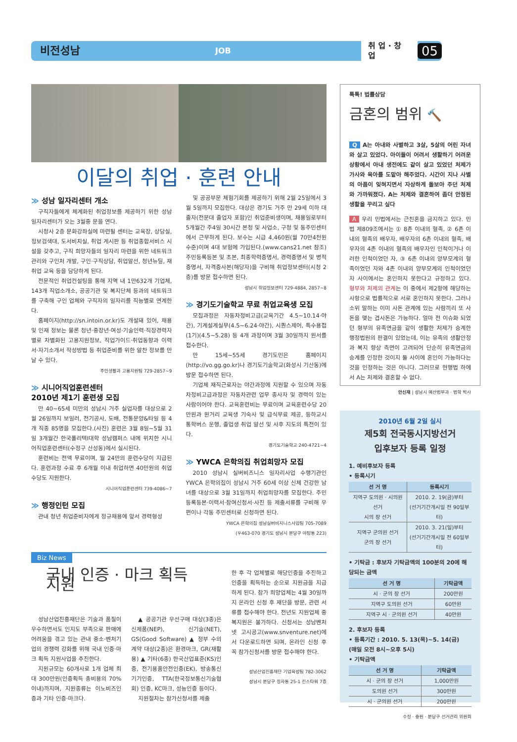비전성남
JOB
취 업 · 창 업
05
이달의 취업 · 훈련 안내
≫ 성남 일자리센터 개소
구직자들에게 체계화된 취업정보를 제공하기 위한 성남일자리센터가 오는 3월중 문을 연다.
시청사 2층 문화강좌실에 마련될 센터는 교육장, 상담실, 정보검색대, 도서비치실, 취업 게시판 등 취업종합서비스 시설을 갖추고, 구직 희망자들의 일자리 마련을 위한 네트워크 관리와 구인처 개발, 구인·구직상담, 취업알선, 청년뉴딜, 재취업 교육 등을 담당하게 된다.
전문적인 취업컨설팅을 통해 지역 내 1만632개 기업체, 143개 직업소개소, 공공기관 및 복지단체 등과의 네트워크를 구축해 구인 업체와 구직자의 일자리를 직능별로 연계한다.
홈페이지(http://sn.intoin.or.kr)도 개설돼 있어, 채용 및 인재 정보는 물론 청년·중장년·여성·기술인력·직장경력자별로 차별화된 고용지원정보, 직업가이드·취업동향과 이력서·자기소개서 작성방법 등 취업준비를 위한 알찬 정보를 만날 수 있다.
주민생활과 고용지원팀 729-2857~9
≫ 시니어직업훈련센터
2010년 제1기 훈련생 모집
만 40~65세 미만의 성남시 거주 실업자를 대상으로 2월 26일까지 보일러, 전기공사, 도배, 전통문양&타일 등 4개 직종 85명을 모집한다.(사진) 훈련은 3월 8일~5월 31일 3개월간 한국폴리텍I대학 성남캠퍼스 내에 위치한 시니어직업훈련센터(수정구 산성동)에서 실시된다.
훈련비는 전액 무료이며, 월 24만의 훈련수당이 지급된다. 훈련과정 수료 후 6개월 이내 취업하면 40만원의 취업수당도 지원한다.
시니어직업훈련센터 739-4086~7
≫ 행정인턴 모집
관내 청년 취업준비자에게 정규채용에 앞서 경력형성
및 공공부문 체험기회를 제공하기 위해 2월 25일에서 3월 5일까지 모집한다. 대상은 경기도 거주 만 29세 이하 대졸자(전문대 졸업자 포함)인 취업준비생이며, 채용일로부터 5개월간 주4일 30시간 본청 및 사업소, 구청 및 동주민센터에서 근무하게 된다. 보수는 시급 4,460원(월 70만4천원 수준)이며 4대 보험에 가입된다.(www.cans21.net 참조) 주민등록등본 및 초본, 최종학력증명서, 경력증명서 및 병적증명서, 자격증사본(해당자)을 구비해 취업정보센터(시청 2층)를 방문 접수하면 된다.
성남시 취업정보센터 729-4884, 2857~8
≫ 경기도기술학교 무료 취업교육생 모집
모집과정은 자동차정비고급(교육기간 4.5~10.14·야간), 기계설계실무(4.5~6.24·야간), 시퀀스제어, 특수용접(1기)(4.5~5.28) 등 4개 과정이며 3월 30일까지 원서를 접수한다.
만 15세~55세 경기도민은 홈페이지(http://vo.gg.go.kr)나 경기도기술학교(화성시 기산동)에 방문 접수하면 된다.
기업체 재직근로자는 야간과정에 지원할 수 있으며 자동차정비고급과정은 자동차관련 업무 종사자 및 경력이 있는 사람이어야 한다. 교육훈련비는 무료이며 교육훈련수당 20만원과 원거리 교육생 기숙사 및 급식무료 제공, 등하교시 통학버스 운행, 졸업생 취업 알선 및 사후 지도의 특전이 있다.
경기도기술학교 240-4721~4
≫ YWCA 은학의집 취업희망자 모집
2010 성남시 실버비즈니스 일자리사업 수행기관인 YWCA 은학의집이 성남시 거주 60세 이상 신체 건강한 남녀를 대상으로 3월 31일까지 취업희망자를 모집한다. 주민등록등본·이력서·참여신청서·사진 등 제출서류를 구비해 우편이나 각동 주민센터로 신청하면 된다.
YWCA 은학의집 성남실버비지니스사업팀 705-7089
(우463-070 경기도 성남시 분당구 야탑동 223)
Biz News
국내 인증 · 마크 획득 지원
성남산업진흥재단은 기술과 품질이 우수하면서도 인지도 부족으로 판매에 어려움을 겪고 있는 관내 중소·벤처기업의 경쟁력 강화를 위해 국내 인증·마크 획득 지원사업을 추진한다.
지원규모는 60개사로 1개 업체 최대 300만원(인증획득 총비용의 70% 이내)까지며, 지원종류는 이노비즈인증과 기타 인증·마크다.
▲ 공공기관 우선구매 대상(3종)은 신제품(NEP), 신기술(NET), GS(Good Software) ▲ 정부 수의계약 대상(2종)은 환경마크, GR(재활용) ▲ 기타(6종) 한국산업표준(KS)인증, 전기용품안전인증(EK), 방송통신기기인증, TTA(한국정보통신기술협회) 인증, KC마크, 성능인증 등이다.
지원절차는 참가신청서를 제출
한 후 각 업체별로 해당인증을 추진하고 인증을 획득하는 순으로 지원금을 지급하게 된다. 참가 희망업체는 4월 30일까지 온라인 신청 후 재단을 방문, 관련 서류를 접수해야 한다. 전년도 지원업체 중복지원은 불가하다. 신청서는 성남벤처넷 고시공고(www.snventure.net)에서 다운로드하면 되며, 온라인 신청 후 꼭 참가신청서를 방문 접수해야 한다.
성남산업진흥재단 기업육성팀 782-3062
성남시 분당구 정자동 25-1 킨스타워 7층
톡톡! 법률상담
금혼의 범위 🔨
Q A는 아내와 사별하고 3살, 5살의 어린 자녀와 살고 있었다. 아이들이 어려서 생활하기 어려운 상황에서 아내 생전에도 같이 살고 있었던 처제가 가사와 육아를 도맡아 해주었다. 시간이 지나 사별의 아픔이 잊혀지면서 자상하게 돌보아 주던 처제와 가까워졌다. A는 처제와 결혼하여 좀더 안정된 생활을 꾸리고 싶다
A 우리 민법에서는 근친혼을 금지하고 있다. 민법 제809조에서는 ① 8촌 이내의 혈족, ② 6촌 이내의 혈족의 배우자, 배우자의 6촌 이내의 혈족, 배우자의 4촌 이내의 혈족의 배우자인 인척이거나 이러한 인척이었던 자, ③ 6촌 이내의 양부모계의 혈족이었던 자와 4촌 이내의 양부모계의 인척이었던 자 사이에서는 혼인하지 못한다고 규정하고 있다. 형부와 처제의 관계는 이 중에서 제2항에 해당하는 사항으로 법률적으로 서로 혼인하지 못한다. 그러나 소위 말하는 이미 사돈 관계에 있는 사람끼리 또 사돈을 맺는 겹사돈은 가능하다. 얼마 전 이슈화 되었던 형부의 유족연금을 같이 생활한 처제가 승계한 행정법원의 판결이 있었는데, 이는 유족의 생활안정과 복지 향상 측면이 고려되어 단순히 유족연금의 승계를 인정한 것이지 둘 사이에 혼인이 가능하다는 것을 인정하는 것은 아니다. 그러므로 현행법 하에서 A는 처제와 결혼할 수 없다.
안신재 | 성남시 예산법무과 · 법학 박사
2010년 6월 2일 실시
제5회 전국동시지방선거
입후보자 등록 일정
1. 예비후보자 등록
• 등록시기
| 선 거 명 | 등록시기 |
| --- | --- |
| 지역구 도의원 · 시의원 선거 시의 장 선거 | 2010. 2. 19(금)부터 (선거기간개시일 전 90일부터) |
| 지역구 군의원 선거 군의 장 선거 | 2010. 3. 21(일)부터 (선거기간개시일 전 60일부터) |
• 기탁금 : 후보자 기탁금액의 100분의 20에 해당되는 금액
| 선 거 명 | 기탁금액 |
| --- | --- |
| 시 · 군의 장 선거 | 200만원 |
| 지역구 도의원 선거 | 60만원 |
| 지역구 시 · 군의원 선거 | 40만원 |
2. 후보자 등록
• 등록기간 : 2010. 5. 13(목)~5. 14(금)
(매일 오전 8시~오후 5시)
• 기탁금액
| 선 거 명 | 기탁금액 |
| --- | --- |
| 시 · 군의 장 선거 | 1,000만원 |
| 도의원 선거 | 300만원 |
| 시 · 군의원 선거 | 200만원 |
수정 · 중원 · 분당구 선거관리 위원회